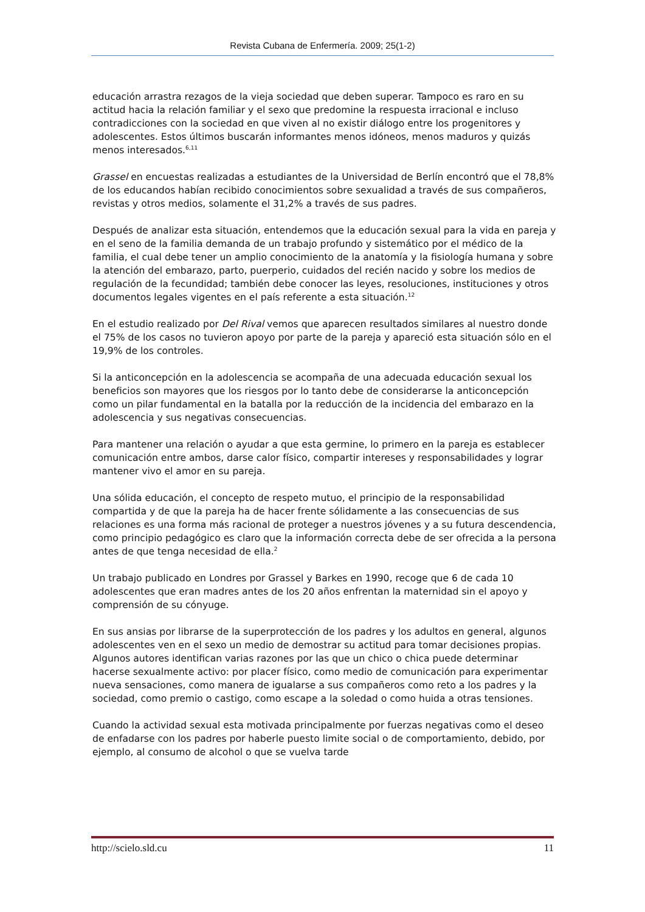Revista Cubana de Enfermería. 2009; 25(1-2)
educación arrastra rezagos de la vieja sociedad que deben superar. Tampoco es raro en su actitud hacia la relación familiar y el sexo que predomine la respuesta irracional e incluso contradicciones con la sociedad en que viven al no existir diálogo entre los progenitores y adolescentes. Estos últimos buscarán informantes menos idóneos, menos maduros y quizás menos interesados.<sup>6,11</sup>
Grassel en encuestas realizadas a estudiantes de la Universidad de Berlín encontró que el 78,8% de los educandos habían recibido conocimientos sobre sexualidad a través de sus compañeros, revistas y otros medios, solamente el 31,2% a través de sus padres.
Después de analizar esta situación, entendemos que la educación sexual para la vida en pareja y en el seno de la familia demanda de un trabajo profundo y sistemático por el médico de la familia, el cual debe tener un amplio conocimiento de la anatomía y la fisiología humana y sobre la atención del embarazo, parto, puerperio, cuidados del recién nacido y sobre los medios de regulación de la fecundidad; también debe conocer las leyes, resoluciones, instituciones y otros documentos legales vigentes en el país referente a esta situación.<sup>12</sup>
En el estudio realizado por Del Rival vemos que aparecen resultados similares al nuestro donde el 75% de los casos no tuvieron apoyo por parte de la pareja y apareció esta situación sólo en el 19,9% de los controles.
Si la anticoncepción en la adolescencia se acompaña de una adecuada educación sexual los beneficios son mayores que los riesgos por lo tanto debe de considerarse la anticoncepción como un pilar fundamental en la batalla por la reducción de la incidencia del embarazo en la adolescencia y sus negativas consecuencias.
Para mantener una relación o ayudar a que esta germine, lo primero en la pareja es establecer comunicación entre ambos, darse calor físico, compartir intereses y responsabilidades y lograr mantener vivo el amor en su pareja.
Una sólida educación, el concepto de respeto mutuo, el principio de la responsabilidad compartida y de que la pareja ha de hacer frente sólidamente a las consecuencias de sus relaciones es una forma más racional de proteger a nuestros jóvenes y a su futura descendencia, como principio pedagógico es claro que la información correcta debe de ser ofrecida a la persona antes de que tenga necesidad de ella.<sup>2</sup>
Un trabajo publicado en Londres por Grassel y Barkes en 1990, recoge que 6 de cada 10 adolescentes que eran madres antes de los 20 años enfrentan la maternidad sin el apoyo y comprensión de su cónyuge.
En sus ansias por librarse de la superprotección de los padres y los adultos en general, algunos adolescentes ven en el sexo un medio de demostrar su actitud para tomar decisiones propias. Algunos autores identifican varias razones por las que un chico o chica puede determinar hacerse sexualmente activo: por placer físico, como medio de comunicación para experimentar nueva sensaciones, como manera de igualarse a sus compañeros como reto a los padres y la sociedad, como premio o castigo, como escape a la soledad o como huida a otras tensiones.
Cuando la actividad sexual esta motivada principalmente por fuerzas negativas como el deseo de enfadarse con los padres por haberle puesto limite social o de comportamiento, debido, por ejemplo, al consumo de alcohol o que se vuelva tarde
http://scielo.sld.cu 11